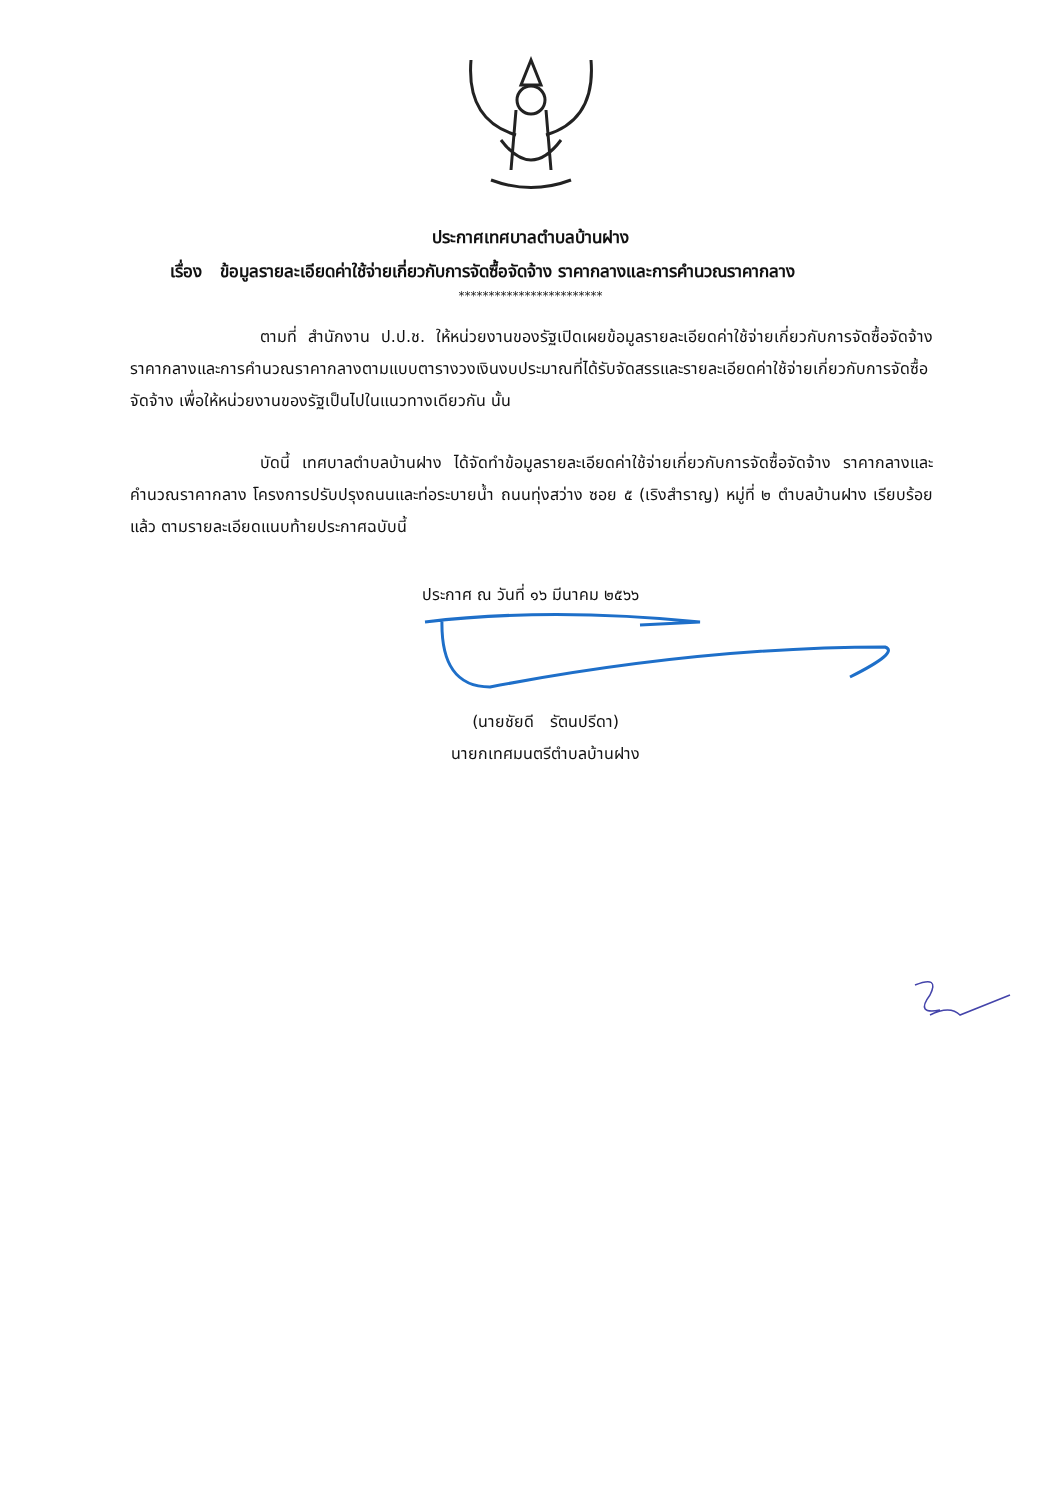ประกาศเทศบาลตำบลบ้านฝาง
เรื่อง ข้อมูลรายละเอียดค่าใช้จ่ายเกี่ยวกับการจัดซื้อจัดจ้าง ราคากลางและการคำนวณราคากลาง
************************
ตามที่ สำนักงาน ป.ป.ช. ให้หน่วยงานของรัฐเปิดเผยข้อมูลรายละเอียดค่าใช้จ่ายเกี่ยวกับการจัดซื้อจัดจ้าง ราคากลางและการคำนวณราคากลางตามแบบตารางวงเงินงบประมาณที่ได้รับจัดสรรและรายละเอียดค่าใช้จ่ายเกี่ยวกับการจัดซื้อจัดจ้าง เพื่อให้หน่วยงานของรัฐเป็นไปในแนวทางเดียวกัน นั้น
บัดนี้ เทศบาลตำบลบ้านฝาง ได้จัดทำข้อมูลรายละเอียดค่าใช้จ่ายเกี่ยวกับการจัดซื้อจัดจ้าง ราคากลางและคำนวณราคากลาง โครงการปรับปรุงถนนและท่อระบายน้ำ ถนนทุ่งสว่าง ซอย ๕ (เริงสำราญ) หมู่ที่ ๒ ตำบลบ้านฝาง เรียบร้อยแล้ว ตามรายละเอียดแนบท้ายประกาศฉบับนี้
ประกาศ ณ วันที่ ๑๖ มีนาคม ๒๕๖๖
(นายชัยดี รัตนปรีดา)
นายกเทศมนตรีตำบลบ้านฝาง